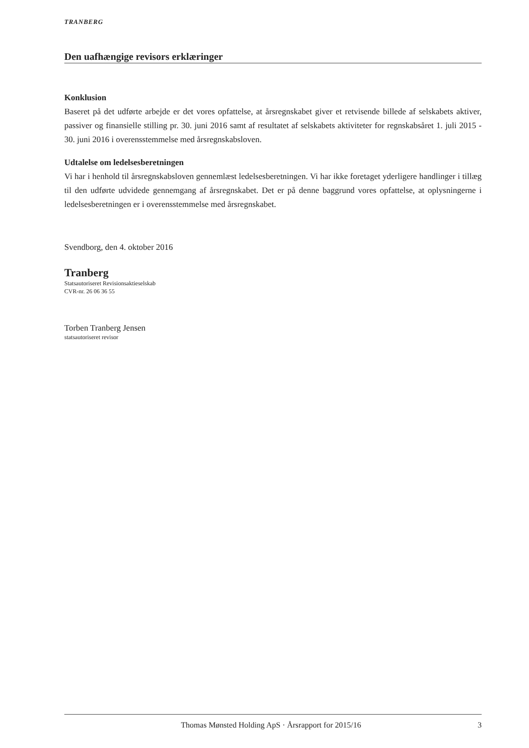TRANBERG
Den uafhængige revisors erklæringer
Konklusion
Baseret på det udførte arbejde er det vores opfattelse, at årsregnskabet giver et retvisende billede af selskabets aktiver, passiver og finansielle stilling pr. 30. juni 2016 samt af resultatet af selskabets aktiviteter for regnskabsåret 1. juli 2015 - 30. juni 2016 i overensstemmelse med årsregnskabsloven.
Udtalelse om ledelsesberetningen
Vi har i henhold til årsregnskabsloven gennemlæst ledelsesberetningen. Vi har ikke foretaget yderligere handlinger i tillæg til den udførte udvidede gennemgang af årsregnskabet. Det er på denne baggrund vores opfattelse, at oplysningerne i ledelsesberetningen er i overensstemmelse med årsregnskabet.
Svendborg, den 4. oktober 2016
Tranberg
Statsautoriseret Revisionsaktieselskab
CVR-nr. 26 06 36 55
Torben Tranberg Jensen
statsautoriseret revisor
Thomas Mønsted Holding ApS · Årsrapport for 2015/16 3